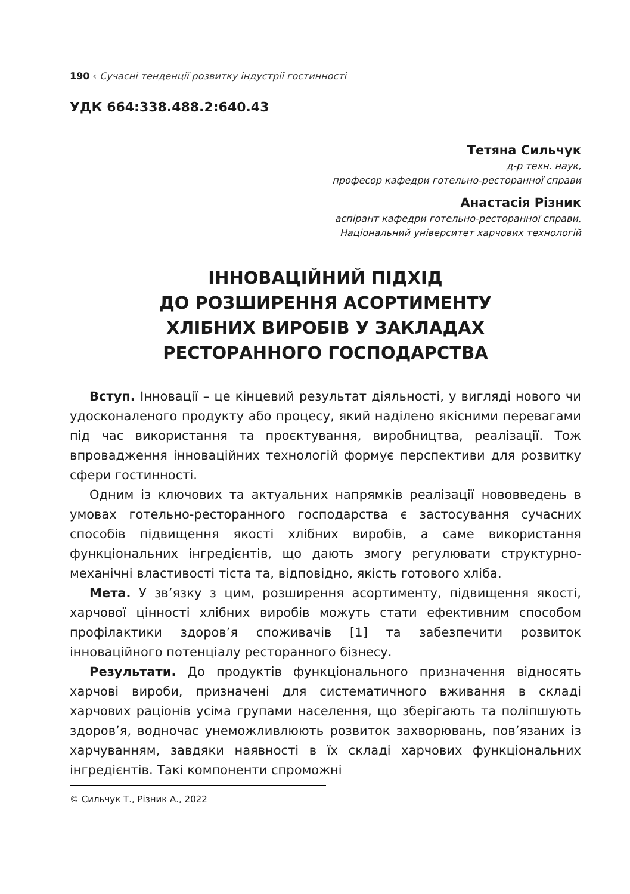190 ‹ Сучасні тенденції розвитку індустрії гостинності
УДК 664:338.488.2:640.43
Тетяна Сильчук
д-р техн. наук,
професор кафедри готельно-ресторанної справи
Анастасія Різник
аспірант кафедри готельно-ресторанної справи,
Національний університет харчових технологій
ІННОВАЦІЙНИЙ ПІДХІД
ДО РОЗШИРЕННЯ АСОРТИМЕНТУ
ХЛІБНИХ ВИРОБІВ У ЗАКЛАДАХ
РЕСТОРАННОГО ГОСПОДАРСТВА
Вступ. Інновації – це кінцевий результат діяльності, у вигляді нового чи удосконаленого продукту або процесу, який наділено якісними перевагами під час використання та проєктування, виробництва, реалізації. Тож впровадження інноваційних технологій формує перспективи для розвитку сфери гостинності.
Одним із ключових та актуальних напрямків реалізації нововведень в умовах готельно-ресторанного господарства є застосування сучасних способів підвищення якості хлібних виробів, а саме використання функціональних інгредієнтів, що дають змогу регулювати структурно-механічні властивості тіста та, відповідно, якість готового хліба.
Мета. У зв’язку з цим, розширення асортименту, підвищення якості, харчової цінності хлібних виробів можуть стати ефективним способом профілактики здоров’я споживачів [1] та забезпечити розвиток інноваційного потенціалу ресторанного бізнесу.
Результати. До продуктів функціонального призначення відносять харчові вироби, призначені для систематичного вживання в складі харчових раціонів усіма групами населення, що зберігають та поліпшують здоров’я, водночас унеможливлюють розвиток захворювань, пов’язаних із харчуванням, завдяки наявності в їх складі харчових функціональних інгредієнтів. Такі компоненти спроможні
© Сильчук Т., Різник А., 2022